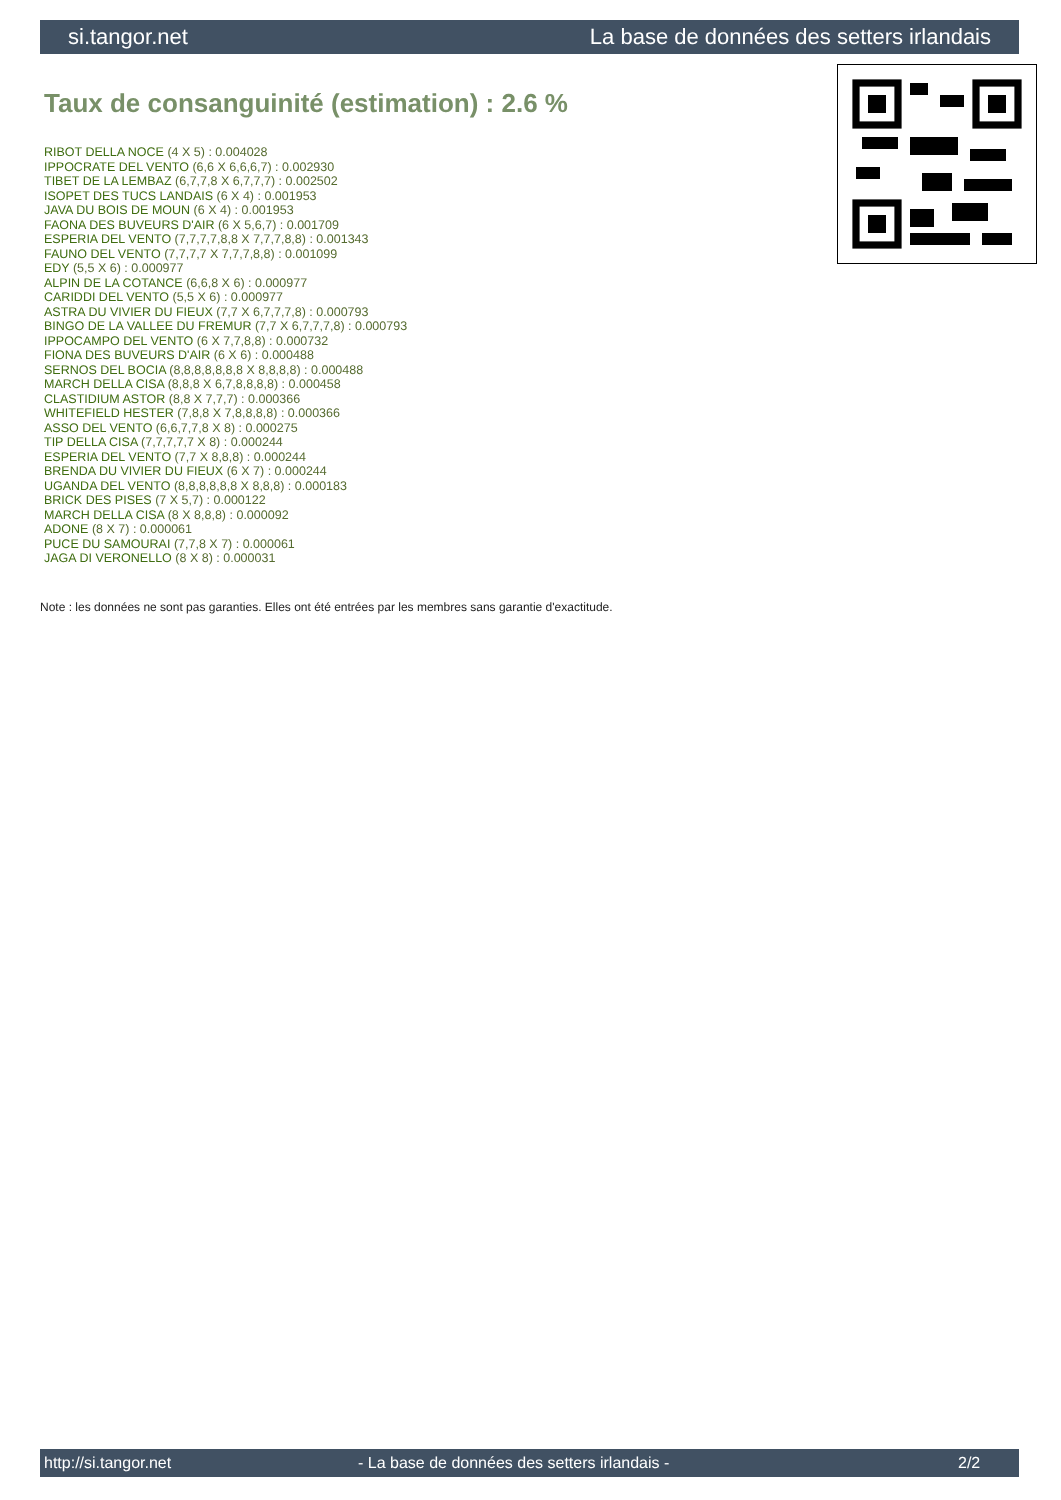si.tangor.net La base de données des setters irlandais
Taux de consanguinité (estimation) : 2.6 %
RIBOT DELLA NOCE (4 X 5) : 0.004028
IPPOCRATE DEL VENTO (6,6 X 6,6,6,7) : 0.002930
TIBET DE LA LEMBAZ (6,7,7,8 X 6,7,7,7) : 0.002502
ISOPET DES TUCS LANDAIS (6 X 4) : 0.001953
JAVA DU BOIS DE MOUN (6 X 4) : 0.001953
FAONA DES BUVEURS D'AIR (6 X 5,6,7) : 0.001709
ESPERIA DEL VENTO (7,7,7,7,8,8 X 7,7,7,8,8) : 0.001343
FAUNO DEL VENTO (7,7,7,7 X 7,7,7,8,8) : 0.001099
EDY (5,5 X 6) : 0.000977
ALPIN DE LA COTANCE (6,6,8 X 6) : 0.000977
CARIDDI DEL VENTO (5,5 X 6) : 0.000977
ASTRA DU VIVIER DU FIEUX (7,7 X 6,7,7,7,8) : 0.000793
BINGO DE LA VALLEE DU FREMUR (7,7 X 6,7,7,7,8) : 0.000793
IPPOCAMPO DEL VENTO (6 X 7,7,8,8) : 0.000732
FIONA DES BUVEURS D'AIR (6 X 6) : 0.000488
SERNOS DEL BOCIA (8,8,8,8,8,8,8 X 8,8,8,8) : 0.000488
MARCH DELLA CISA (8,8,8 X 6,7,8,8,8,8) : 0.000458
CLASTIDIUM ASTOR (8,8 X 7,7,7) : 0.000366
WHITEFIELD HESTER (7,8,8 X 7,8,8,8,8) : 0.000366
ASSO DEL VENTO (6,6,7,7,8 X 8) : 0.000275
TIP DELLA CISA (7,7,7,7,7 X 8) : 0.000244
ESPERIA DEL VENTO (7,7 X 8,8,8) : 0.000244
BRENDA DU VIVIER DU FIEUX (6 X 7) : 0.000244
UGANDA DEL VENTO (8,8,8,8,8,8 X 8,8,8) : 0.000183
BRICK DES PISES (7 X 5,7) : 0.000122
MARCH DELLA CISA (8 X 8,8,8) : 0.000092
ADONE (8 X 7) : 0.000061
PUCE DU SAMOURAI (7,7,8 X 7) : 0.000061
JAGA DI VERONELLO (8 X 8) : 0.000031
Note : les données ne sont pas garanties. Elles ont été entrées par les membres sans garantie d'exactitude.
http://si.tangor.net - La base de données des setters irlandais - 2/2